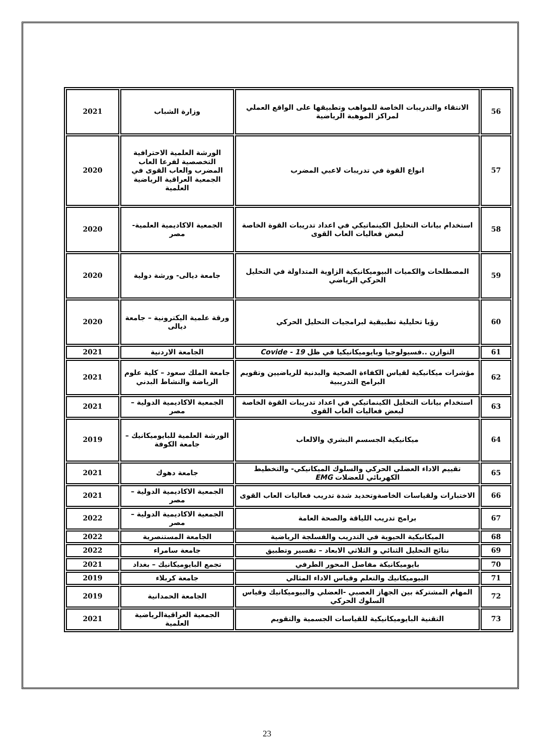| 56 | الانتقاء والتدريبات الخاصة للمواهب وتطبيقها على الواقع العملي لمراكز الموهبة الرياضية | وزارة الشباب | 2021 |
| 57 | انواع القوة في تدريبات لاعبي المضرب | الورشة العلمية الاحترافية التخصصية لفرعا العاب المضرب والعاب القوى في الجمعية العراقية الرياضية العلمية | 2020 |
| 58 | استخدام بيانات التحليل الكينماتيكي في اعداد تدريبات القوة الخاصة لبعض فعاليات العاب القوى | الجمعية الاكاديمية العلمية- مصر | 2020 |
| 59 | المصطلحات والكميات البيوميكانيكية الزاوية المتداولة في التحليل الحركي الرياضي | جامعة ديالى- ورشة دولية | 2020 |
| 60 | رؤيا تحليلية تطبيقية لبرامجيات التحليل الحركي | ورقة علمية اليكترونية – جامعة ديالى | 2020 |
| 61 | التوازن ..فسيولوجيا وبايوميكانيكيا في ظل 19 - Covide | الجامعة الاردنية | 2021 |
| 62 | مؤشرات ميكانيكية لقياس الكفاءة الصحية والبدنية للرياضيين وتقويم البرامج التدريبية | جامعة الملك سعود – كلية علوم الرياضة والنشاط البدني | 2021 |
| 63 | استخدام بيانات التحليل الكينماتيكي في اعداد تدريبات القوة الخاصة لبعض فعاليات العاب القوى | الجمعية الاكاديمية الدولية – مصر | 2021 |
| 64 | ميكانيكية الجسسم البشري والالعاب | الورشة العلمية للبايوميكانيك –جامعة الكوفة | 2019 |
| 65 | تقييم الاداء العضلي الحركي والسلوك الميكانيكي- والتخطيط الكهربائي للعضلات EMG | جامعة دهوك | 2021 |
| 66 | الاختبارات ولقياسات الخاصةوتحديد شدة تدريب فعاليات العاب القوى | الجمعية الاكاديمية الدولية – مصر | 2021 |
| 67 | برامج تدريب اللياقة والصحة العامة | الجمعية الاكاديمية الدولية – مصر | 2022 |
| 68 | الميكانيكية الحيوية في التدريب والفسلجة الرياضية | الجامعة المستنصرية | 2022 |
| 69 | نتائج التحليل الثنائي و الثلاثي الابعاد – تفسير وتطبيق | جامعة سامراء | 2022 |
| 70 | بايوميكانيكة مفاصل المحور الطرفي | تجمع البايوميكانيك – بغداد | 2021 |
| 71 | البيوميكانيك والتعلم وقياس الاداء المثالي | جامعة كربلاء | 2019 |
| 72 | المهام المشتركة بين الجهاز العصبي -العضلي والبيوميكانيك وقياس السلوك الحركي | الجامعة الحمدانية | 2019 |
| 73 | التقنية البايوميكانيكية للقياسات الجسمية والتقويم | الجمعية العراقيةالرياضية العلمية | 2021 |
23